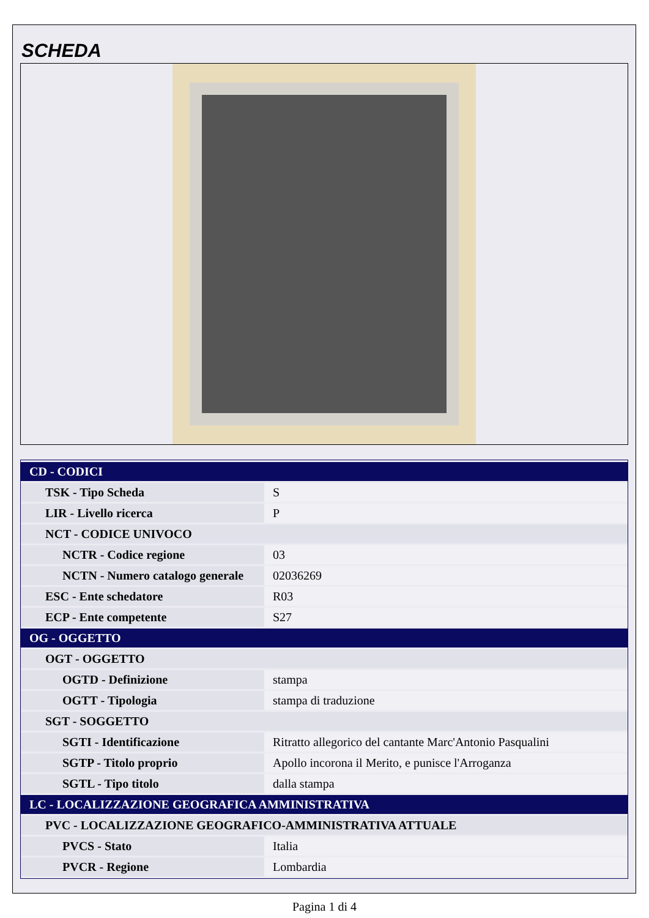SCHEDA
| CD - CODICI | |
| TSK - Tipo Scheda | S |
| LIR - Livello ricerca | P |
| NCT - CODICE UNIVOCO | |
| NCTR - Codice regione | 03 |
| NCTN - Numero catalogo generale | 02036269 |
| ESC - Ente schedatore | R03 |
| ECP - Ente competente | S27 |
| OG - OGGETTO | |
| OGT - OGGETTO | |
| OGTD - Definizione | stampa |
| OGTT - Tipologia | stampa di traduzione |
| SGT - SOGGETTO | |
| SGTI - Identificazione | Ritratto allegorico del cantante Marc'Antonio Pasqualini |
| SGTP - Titolo proprio | Apollo incorona il Merito, e punisce l'Arroganza |
| SGTL - Tipo titolo | dalla stampa |
| LC - LOCALIZZAZIONE GEOGRAFICA AMMINISTRATIVA | |
| PVC - LOCALIZZAZIONE GEOGRAFICO-AMMINISTRATIVA ATTUALE | |
| PVCS - Stato | Italia |
| PVCR - Regione | Lombardia |
Pagina 1 di 4